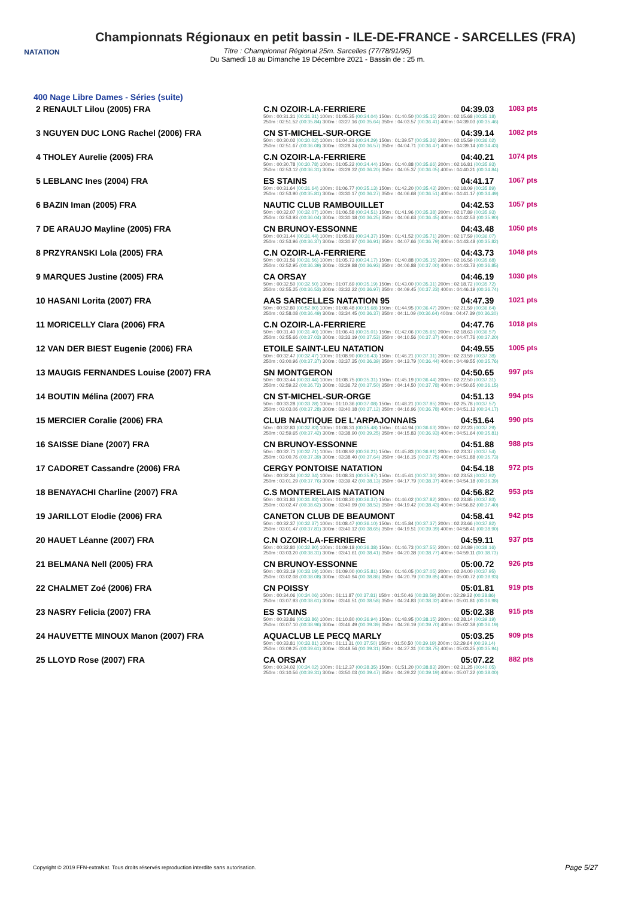NATATION
Championnats Régionaux en petit bassin - ILE-DE-FRANCE - SARCELLES (FRA)
Titre : Championnat Régional 25m. Sarcelles (77/78/91/95)
Du Samedi 18 au Dimanche 19 Décembre 2021 - Bassin de : 25 m.
400 Nage Libre Dames - Séries (suite)
| 2 RENAULT Lilou (2005) FRA | C.N OZOIR-LA-FERRIERE | 04:39.03 | 1083 pts |
| | 50m : 00:31.31 (00:31.31) 100m : 01:05.35 (00:34.04) 150m : 01:40.50 (00:35.15) 200m : 02:15.68 (00:35.18) 250m : 02:51.52 (00:35.84) 300m : 03:27.16 (00:35.64) 350m : 04:03.57 (00:36.41) 400m : 04:39.03 (00:35.46) | | |
| 3 NGUYEN DUC LONG Rachel (2006) FRA | CN ST-MICHEL-SUR-ORGE | 04:39.14 | 1082 pts |
| | 50m : 00:30.02 (00:30.02) 100m : 01:04.31 (00:34.29) 150m : 01:39.57 (00:35.26) 200m : 02:15.59 (00:36.02) 250m : 02:51.67 (00:36.08) 300m : 03:28.24 (00:36.57) 350m : 04:04.71 (00:36.47) 400m : 04:39.14 (00:34.43) | | |
| 4 THOLEY Aurelie (2005) FRA | C.N OZOIR-LA-FERRIERE | 04:40.21 | 1074 pts |
| | 50m : 00:30.78 (00:30.78) 100m : 01:05.22 (00:34.44) 150m : 01:40.88 (00:35.66) 200m : 02:16.81 (00:35.93) 250m : 02:53.12 (00:36.31) 300m : 03:29.32 (00:36.20) 350m : 04:05.37 (00:36.05) 400m : 04:40.21 (00:34.84) | | |
| 5 LEBLANC Ines (2004) FRA | ES STAINS | 04:41.17 | 1067 pts |
| | 50m : 00:31.64 (00:31.64) 100m : 01:06.77 (00:35.13) 150m : 01:42.20 (00:35.43) 200m : 02:18.09 (00:35.89) 250m : 02:53.90 (00:35.81) 300m : 03:30.17 (00:36.27) 350m : 04:06.68 (00:36.51) 400m : 04:41.17 (00:34.49) | | |
| 6 BAZIN Iman (2005) FRA | NAUTIC CLUB RAMBOUILLET | 04:42.53 | 1057 pts |
| | 50m : 00:32.07 (00:32.07) 100m : 01:06.58 (00:34.51) 150m : 01:41.96 (00:35.38) 200m : 02:17.89 (00:35.93) 250m : 02:53.93 (00:36.04) 300m : 03:30.18 (00:36.25) 350m : 04:06.63 (00:36.45) 400m : 04:42.53 (00:35.90) | | |
| 7 DE ARAUJO Mayline (2005) FRA | CN BRUNOY-ESSONNE | 04:43.48 | 1050 pts |
| | 50m : 00:31.44 (00:31.44) 100m : 01:05.81 (00:34.37) 150m : 01:41.52 (00:35.71) 200m : 02:17.59 (00:36.07) 250m : 02:53.96 (00:36.37) 300m : 03:30.87 (00:36.91) 350m : 04:07.66 (00:36.79) 400m : 04:43.48 (00:35.82) | | |
| 8 PRZYRANSKI Lola (2005) FRA | C.N OZOIR-LA-FERRIERE | 04:43.73 | 1048 pts |
| | 50m : 00:31.56 (00:31.56) 100m : 01:05.73 (00:34.17) 150m : 01:40.88 (00:35.15) 200m : 02:16.56 (00:35.68) 250m : 02:52.95 (00:36.39) 300m : 03:29.88 (00:36.93) 350m : 04:06.88 (00:37.00) 400m : 04:43.73 (00:36.85) | | |
| 9 MARQUES Justine (2005) FRA | CA ORSAY | 04:46.19 | 1030 pts |
| | 50m : 00:32.50 (00:32.50) 100m : 01:07.69 (00:35.19) 150m : 01:43.00 (00:35.31) 200m : 02:18.72 (00:35.72) 250m : 02:55.25 (00:36.53) 300m : 03:32.22 (00:36.97) 350m : 04:09.45 (00:37.23) 400m : 04:46.19 (00:36.74) | | |
| 10 HASANI Lorita (2007) FRA | AAS SARCELLES NATATION 95 | 04:47.39 | 1021 pts |
| | 50m : 00:52.80 (00:52.80) 100m : 01:08.48 (00:15.68) 150m : 01:44.95 (00:36.47) 200m : 02:21.59 (00:36.64) 250m : 02:58.08 (00:36.49) 300m : 03:34.45 (00:36.37) 350m : 04:11.09 (00:36.64) 400m : 04:47.39 (00:36.30) | | |
| 11 MORICELLY Clara (2006) FRA | C.N OZOIR-LA-FERRIERE | 04:47.76 | 1018 pts |
| | 50m : 00:31.40 (00:31.40) 100m : 01:06.41 (00:35.01) 150m : 01:42.06 (00:35.65) 200m : 02:18.63 (00:36.57) 250m : 02:55.66 (00:37.03) 300m : 03:33.19 (00:37.53) 350m : 04:10.56 (00:37.37) 400m : 04:47.76 (00:37.20) | | |
| 12 VAN DER BIEST Eugenie (2006) FRA | ETOILE SAINT-LEU NATATION | 04:49.55 | 1005 pts |
| | 50m : 00:32.47 (00:32.47) 100m : 01:08.90 (00:36.43) 150m : 01:46.21 (00:37.31) 200m : 02:23.59 (00:37.38) 250m : 03:00.96 (00:37.37) 300m : 03:37.35 (00:36.39) 350m : 04:13.79 (00:36.44) 400m : 04:49.55 (00:35.76) | | |
| 13 MAUGIS FERNANDES Louise (2007) FRA | SN MONTGERON | 04:50.65 | 997 pts |
| | 50m : 00:33.44 (00:33.44) 100m : 01:08.75 (00:35.31) 150m : 01:45.19 (00:36.44) 200m : 02:22.50 (00:37.31) 250m : 02:59.22 (00:36.72) 300m : 03:36.72 (00:37.50) 350m : 04:14.50 (00:37.78) 400m : 04:50.65 (00:36.15) | | |
| 14 BOUTIN Mélina (2007) FRA | CN ST-MICHEL-SUR-ORGE | 04:51.13 | 994 pts |
| | 50m : 00:33.28 (00:33.28) 100m : 01:10.36 (00:37.08) 150m : 01:48.21 (00:37.85) 200m : 02:25.78 (00:37.57) 250m : 03:03.06 (00:37.28) 300m : 03:40.18 (00:37.12) 350m : 04:16.96 (00:36.78) 400m : 04:51.13 (00:34.17) | | |
| 15 MERCIER Coralie (2006) FRA | CLUB NAUTIQUE DE L'ARPAJONNAIS | 04:51.64 | 990 pts |
| | 50m : 00:32.83 (00:32.83) 100m : 01:08.31 (00:35.48) 150m : 01:44.94 (00:36.63) 200m : 02:22.23 (00:37.29) 250m : 02:59.65 (00:37.42) 300m : 03:38.90 (00:39.25) 350m : 04:15.83 (00:36.93) 400m : 04:51.64 (00:35.81) | | |
| 16 SAISSE Diane (2007) FRA | CN BRUNOY-ESSONNE | 04:51.88 | 988 pts |
| | 50m : 00:32.71 (00:32.71) 100m : 01:08.92 (00:36.21) 150m : 01:45.83 (00:36.91) 200m : 02:23.37 (00:37.54) 250m : 03:00.76 (00:37.39) 300m : 03:38.40 (00:37.64) 350m : 04:16.15 (00:37.75) 400m : 04:51.88 (00:35.73) | | |
| 17 CADORET Cassandre (2006) FRA | CERGY PONTOISE NATATION | 04:54.18 | 972 pts |
| | 50m : 00:32.34 (00:32.34) 100m : 01:08.31 (00:35.97) 150m : 01:45.61 (00:37.30) 200m : 02:23.53 (00:37.92) 250m : 03:01.29 (00:37.76) 300m : 03:39.42 (00:38.13) 350m : 04:17.79 (00:38.37) 400m : 04:54.18 (00:36.39) | | |
| 18 BENAYACHI Charline (2007) FRA | C.S MONTERELAIS NATATION | 04:56.82 | 953 pts |
| | 50m : 00:31.83 (00:31.83) 100m : 01:08.20 (00:36.37) 150m : 01:46.02 (00:37.82) 200m : 02:23.85 (00:37.83) 250m : 03:02.47 (00:38.62) 300m : 03:40.99 (00:38.52) 350m : 04:19.42 (00:38.43) 400m : 04:56.82 (00:37.40) | | |
| 19 JARILLOT Elodie (2006) FRA | CANETON CLUB DE BEAUMONT | 04:58.41 | 942 pts |
| | 50m : 00:32.37 (00:32.37) 100m : 01:08.47 (00:36.10) 150m : 01:45.84 (00:37.37) 200m : 02:23.66 (00:37.82) 250m : 03:01.47 (00:37.81) 300m : 03:40.12 (00:38.65) 350m : 04:19.51 (00:39.39) 400m : 04:58.41 (00:38.90) | | |
| 20 HAUET Léanne (2007) FRA | C.N OZOIR-LA-FERRIERE | 04:59.11 | 937 pts |
| | 50m : 00:32.80 (00:32.80) 100m : 01:09.18 (00:36.38) 150m : 01:46.73 (00:37.55) 200m : 02:24.89 (00:38.16) 250m : 03:03.20 (00:38.31) 300m : 03:41.61 (00:38.41) 350m : 04:20.38 (00:38.77) 400m : 04:59.11 (00:38.73) | | |
| 21 BELMANA Nell (2005) FRA | CN BRUNOY-ESSONNE | 05:00.72 | 926 pts |
| | 50m : 00:33.19 (00:33.19) 100m : 01:09.00 (00:35.81) 150m : 01:46.05 (00:37.05) 200m : 02:24.00 (00:37.95) 250m : 03:02.08 (00:38.08) 300m : 03:40.94 (00:38.86) 350m : 04:20.79 (00:39.85) 400m : 05:00.72 (00:39.93) | | |
| 22 CHALMET Zoé (2006) FRA | CN POISSY | 05:01.81 | 919 pts |
| | 50m : 00:34.06 (00:34.06) 100m : 01:11.87 (00:37.81) 150m : 01:50.46 (00:38.59) 200m : 02:29.32 (00:38.86) 250m : 03:07.93 (00:38.61) 300m : 03:46.51 (00:38.58) 350m : 04:24.83 (00:38.32) 400m : 05:01.81 (00:36.98) | | |
| 23 NASRY Felicia (2007) FRA | ES STAINS | 05:02.38 | 915 pts |
| | 50m : 00:33.86 (00:33.86) 100m : 01:10.80 (00:36.94) 150m : 01:48.95 (00:38.15) 200m : 02:28.14 (00:39.19) 250m : 03:07.10 (00:38.96) 300m : 03:46.49 (00:39.39) 350m : 04:26.19 (00:39.70) 400m : 05:02.38 (00:36.19) | | |
| 24 HAUVETTE MINOUX Manon (2007) FRA | AQUACLUB LE PECQ MARLY | 05:03.25 | 909 pts |
| | 50m : 00:33.81 (00:33.81) 100m : 01:11.31 (00:37.50) 150m : 01:50.50 (00:39.19) 200m : 02:29.64 (00:39.14) 250m : 03:09.25 (00:39.61) 300m : 03:48.56 (00:39.31) 350m : 04:27.31 (00:38.75) 400m : 05:03.25 (00:35.94) | | |
| 25 LLOYD Rose (2007) FRA | CA ORSAY | 05:07.22 | 882 pts |
| | 50m : 00:34.02 (00:34.02) 100m : 01:12.37 (00:38.35) 150m : 01:51.20 (00:38.83) 200m : 02:31.25 (00:40.05) 250m : 03:10.56 (00:39.31) 300m : 03:50.03 (00:39.47) 350m : 04:29.22 (00:39.19) 400m : 05:07.22 (00:38.00) | | |
Copyright © 2019 FFN-extraNat. Tous droits réservés reproduction interdite sans autorisation.
Page 5/27